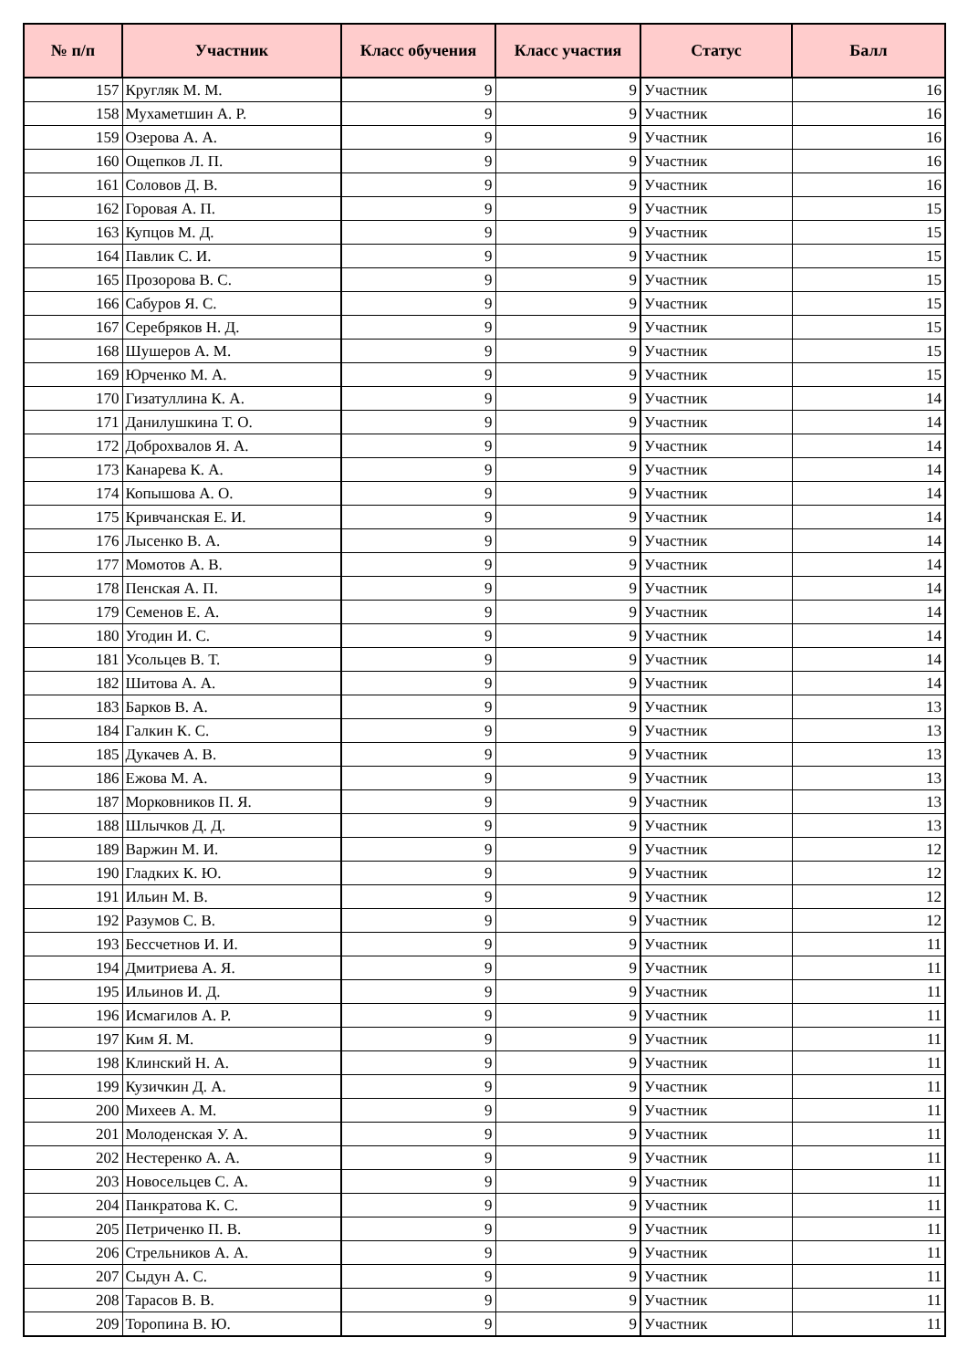| № п/п | Участник | Класс обучения | Класс участия | Статус | Балл |
| --- | --- | --- | --- | --- | --- |
| 157 | Кругляк М. М. | 9 | 9 | Участник | 16 |
| 158 | Мухаметшин А. Р. | 9 | 9 | Участник | 16 |
| 159 | Озерова А. А. | 9 | 9 | Участник | 16 |
| 160 | Ощепков Л. П. | 9 | 9 | Участник | 16 |
| 161 | Соловов Д. В. | 9 | 9 | Участник | 16 |
| 162 | Горовая А. П. | 9 | 9 | Участник | 15 |
| 163 | Купцов М. Д. | 9 | 9 | Участник | 15 |
| 164 | Павлик С. И. | 9 | 9 | Участник | 15 |
| 165 | Прозорова В. С. | 9 | 9 | Участник | 15 |
| 166 | Сабуров Я. С. | 9 | 9 | Участник | 15 |
| 167 | Серебряков Н. Д. | 9 | 9 | Участник | 15 |
| 168 | Шушеров А. М. | 9 | 9 | Участник | 15 |
| 169 | Юрченко М. А. | 9 | 9 | Участник | 15 |
| 170 | Гизатуллина К. А. | 9 | 9 | Участник | 14 |
| 171 | Данилушкина Т. О. | 9 | 9 | Участник | 14 |
| 172 | Доброхвалов Я. А. | 9 | 9 | Участник | 14 |
| 173 | Канарева К. А. | 9 | 9 | Участник | 14 |
| 174 | Копышова А. О. | 9 | 9 | Участник | 14 |
| 175 | Кривчанская Е. И. | 9 | 9 | Участник | 14 |
| 176 | Лысенко В. А. | 9 | 9 | Участник | 14 |
| 177 | Момотов А. В. | 9 | 9 | Участник | 14 |
| 178 | Пенская А. П. | 9 | 9 | Участник | 14 |
| 179 | Семенов Е. А. | 9 | 9 | Участник | 14 |
| 180 | Угодин И. С. | 9 | 9 | Участник | 14 |
| 181 | Усольцев В. Т. | 9 | 9 | Участник | 14 |
| 182 | Шитова А. А. | 9 | 9 | Участник | 14 |
| 183 | Барков В. А. | 9 | 9 | Участник | 13 |
| 184 | Галкин К. С. | 9 | 9 | Участник | 13 |
| 185 | Дукачев А. В. | 9 | 9 | Участник | 13 |
| 186 | Ежова М. А. | 9 | 9 | Участник | 13 |
| 187 | Морковников П. Я. | 9 | 9 | Участник | 13 |
| 188 | Шлычков Д. Д. | 9 | 9 | Участник | 13 |
| 189 | Варжин М. И. | 9 | 9 | Участник | 12 |
| 190 | Гладких К. Ю. | 9 | 9 | Участник | 12 |
| 191 | Ильин М. В. | 9 | 9 | Участник | 12 |
| 192 | Разумов С. В. | 9 | 9 | Участник | 12 |
| 193 | Бессчетнов И. И. | 9 | 9 | Участник | 11 |
| 194 | Дмитриева А. Я. | 9 | 9 | Участник | 11 |
| 195 | Ильинов И. Д. | 9 | 9 | Участник | 11 |
| 196 | Исмагилов А. Р. | 9 | 9 | Участник | 11 |
| 197 | Ким Я. М. | 9 | 9 | Участник | 11 |
| 198 | Клинский Н. А. | 9 | 9 | Участник | 11 |
| 199 | Кузичкин Д. А. | 9 | 9 | Участник | 11 |
| 200 | Михеев А. М. | 9 | 9 | Участник | 11 |
| 201 | Молоденская У. А. | 9 | 9 | Участник | 11 |
| 202 | Нестеренко А. А. | 9 | 9 | Участник | 11 |
| 203 | Новосельцев С. А. | 9 | 9 | Участник | 11 |
| 204 | Панкратова К. С. | 9 | 9 | Участник | 11 |
| 205 | Петриченко П. В. | 9 | 9 | Участник | 11 |
| 206 | Стрельников А. А. | 9 | 9 | Участник | 11 |
| 207 | Сыдун А. С. | 9 | 9 | Участник | 11 |
| 208 | Тарасов В. В. | 9 | 9 | Участник | 11 |
| 209 | Торопина В. Ю. | 9 | 9 | Участник | 11 |